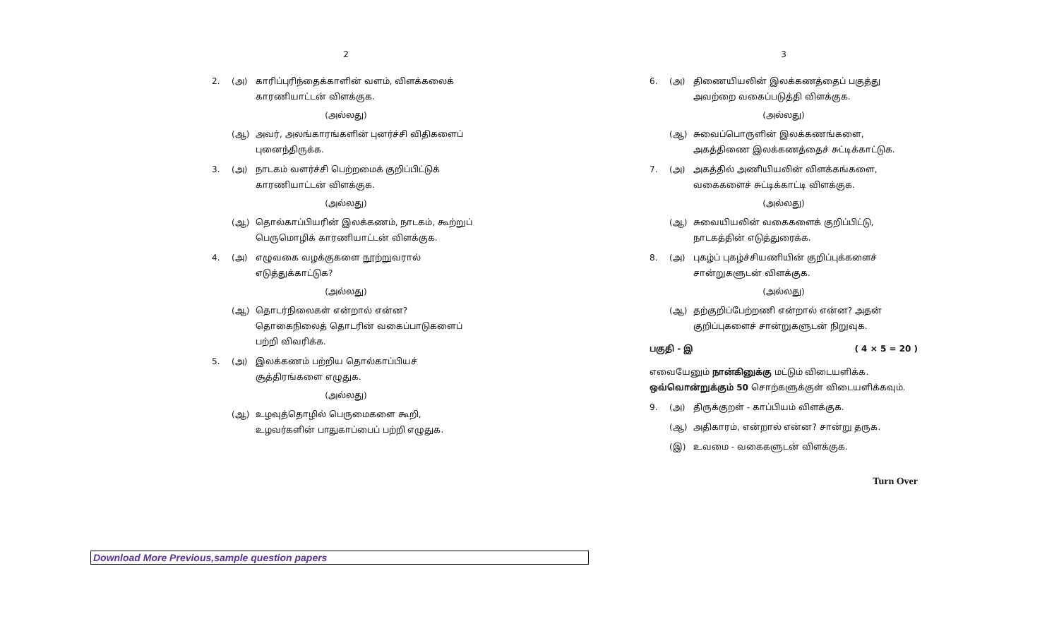2
2. (அ) காரிப்புரிந்தைக்காளின் வளம், விளக்கலைக் காரணியாட்டன் விளக்குக.
(அல்லது)
(ஆ) அவர், அலங்காரங்களின் புனர்ச்சி விதிகளைப் புனைந்திருக்க.
3. (அ) நாடகம் வளர்ச்சி பெற்றமைக் குறிப்பிட்டுக் காரணியாட்டன் விளக்குக.
(அல்லது)
(ஆ) தொல்காப்பியரின் இலக்கணம், நாடகம், கூற்றுப் பெருமொழிக் காரணியாட்டன் விளக்குக.
4. (அ) எழுவகை வழக்குகளை நூற்றுவரால் எடுத்துக்காட்டுக?
(அல்லது)
(ஆ) தொடர்நிலைகள் என்றால் என்ன? தொகைநிலைத் தொடரின் வகைப்பாடுகளைப் பற்றி விவரிக்க.
5. (அ) இலக்கணம் பற்றிய தொல்காப்பியச் சூத்திரங்களை எழுதுக.
(அல்லது)
(ஆ) உழவுத்தொழில் பெருமைகளை கூறி, உழவர்களின் பாதுகாப்பைப் பற்றி எழுதுக.
3
6. (அ) திணையியலின் இலக்கணத்தைப் பகுத்து அவற்றை வகைப்படுத்தி விளக்குக.
(அல்லது)
(ஆ) சுவைப்பொருளின் இலக்கணங்களை, அகத்திணை இலக்கணத்தைச் சுட்டிக்காட்டுக.
7. (அ) அகத்தில் அணியியலின் விளக்கங்களை, வகைகளைச் சுட்டிக்காட்டி விளக்குக.
(அல்லது)
(ஆ) சுவையியலின் வகைகளைக் குறிப்பிட்டு, நாடகத்தின் எடுத்துரைக்க.
8. (அ) புகழ்ப் புகழ்ச்சியணியின் குறிப்புக்களைச் சான்றுகளுடன் விளக்குக.
(அல்லது)
(ஆ) தற்குறிப்பேற்றணி என்றால் என்ன? அதன் குறிப்புகளைச் சான்றுகளுடன் நிறுவுக.
பகுதி - இ ( 4 × 5 = 20 )
எவையேனும் நான்கினுக்கு மட்டும் விடையளிக்க. ஒவ்வொன்றுக்கும் 50 சொற்களுக்குள் விடையளிக்கவும்.
9. (அ) திருக்குறள் - காப்பியம் விளக்குக.
(ஆ) அதிகாரம், என்றால் என்ன? சான்று தருக.
(இ) உவமை - வகைகளுடன் விளக்குக.
Turn Over
Download More Previous,sample question papers